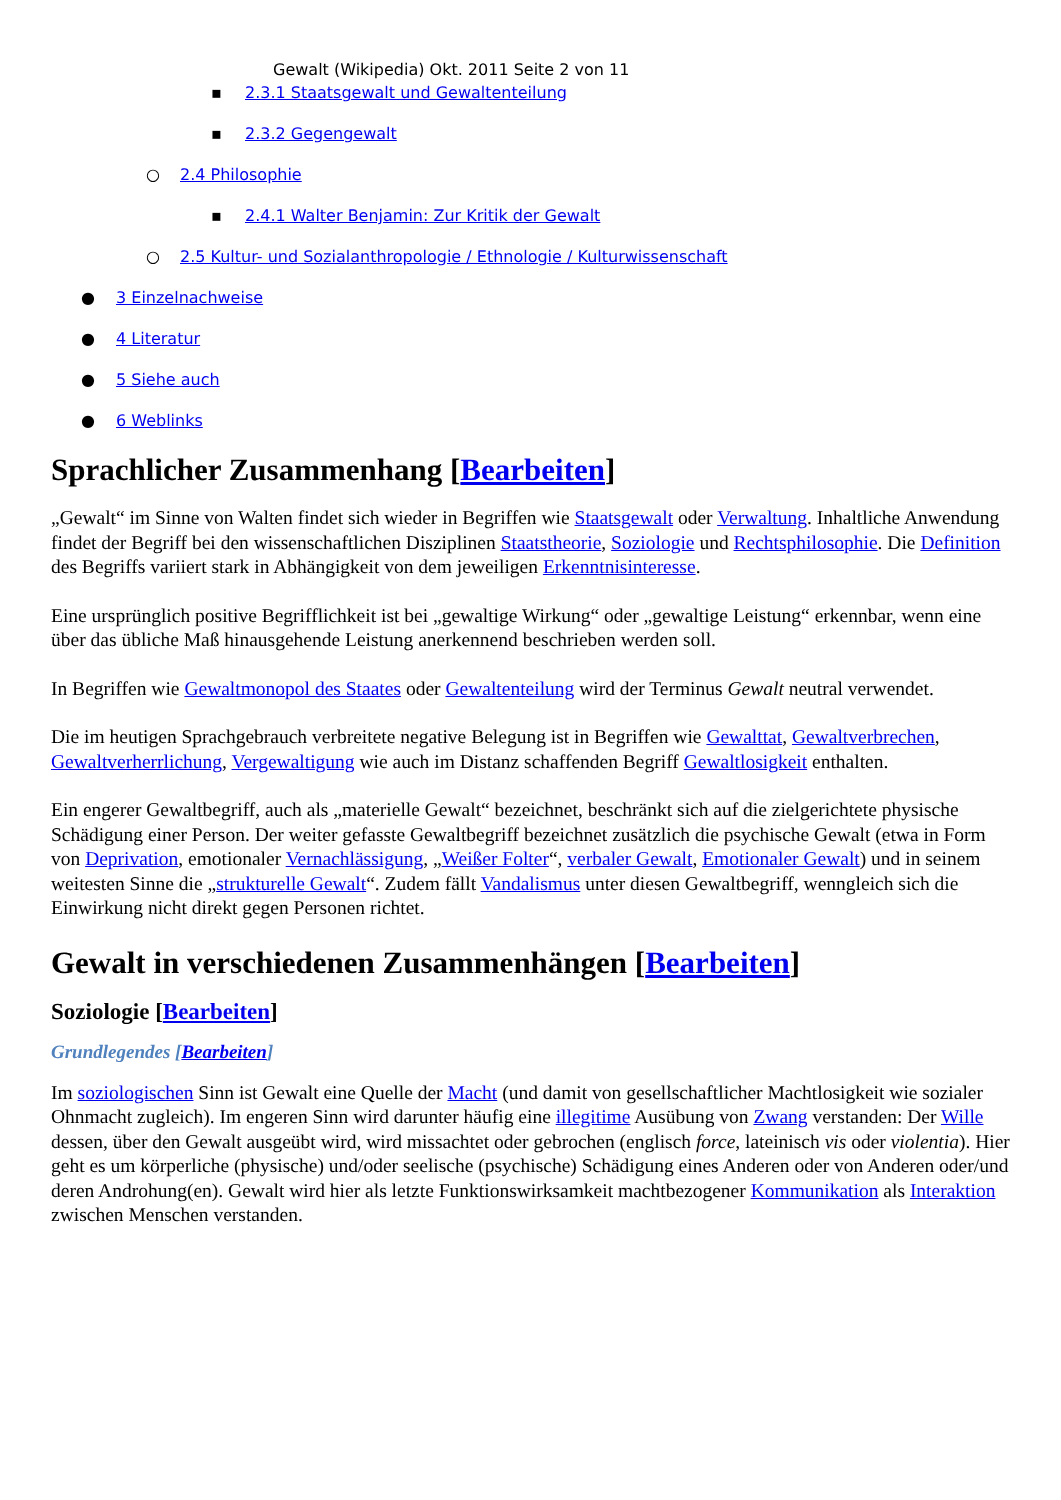Gewalt (Wikipedia) Okt. 2011 Seite 2 von 11
▪ 2.3.1 Staatsgewalt und Gewaltenteilung
▪ 2.3.2 Gegengewalt
○ 2.4 Philosophie
▪ 2.4.1 Walter Benjamin: Zur Kritik der Gewalt
○ 2.5 Kultur- und Sozialanthropologie / Ethnologie / Kulturwissenschaft
● 3 Einzelnachweise
● 4 Literatur
● 5 Siehe auch
● 6 Weblinks
Sprachlicher Zusammenhang [Bearbeiten]
„Gewalt“ im Sinne von Walten findet sich wieder in Begriffen wie Staatsgewalt oder Verwaltung. Inhaltliche Anwendung findet der Begriff bei den wissenschaftlichen Disziplinen Staatstheorie, Soziologie und Rechtsphilosophie. Die Definition des Begriffs variiert stark in Abhängigkeit von dem jeweiligen Erkenntnisinteresse.
Eine ursprünglich positive Begrifflichkeit ist bei „gewaltige Wirkung“ oder „gewaltige Leistung“ erkennbar, wenn eine über das übliche Maß hinausgehende Leistung anerkennend beschrieben werden soll.
In Begriffen wie Gewaltmonopol des Staates oder Gewaltenteilung wird der Terminus Gewalt neutral verwendet.
Die im heutigen Sprachgebrauch verbreitete negative Belegung ist in Begriffen wie Gewalttat, Gewaltverbrechen, Gewaltverherrlichung, Vergewaltigung wie auch im Distanz schaffenden Begriff Gewaltlosigkeit enthalten.
Ein engerer Gewaltbegriff, auch als „materielle Gewalt“ bezeichnet, beschränkt sich auf die zielgerichtete physische Schädigung einer Person. Der weiter gefasste Gewaltbegriff bezeichnet zusätzlich die psychische Gewalt (etwa in Form von Deprivation, emotionaler Vernachlässigung, „Weißer Folter“, verbaler Gewalt, Emotionaler Gewalt) und in seinem weitesten Sinne die „strukturelle Gewalt“. Zudem fällt Vandalismus unter diesen Gewaltbegriff, wenngleich sich die Einwirkung nicht direkt gegen Personen richtet.
Gewalt in verschiedenen Zusammenhängen [Bearbeiten]
Soziologie [Bearbeiten]
Grundlegendes [Bearbeiten]
Im soziologischen Sinn ist Gewalt eine Quelle der Macht (und damit von gesellschaftlicher Machtlosigkeit wie sozialer Ohnmacht zugleich). Im engeren Sinn wird darunter häufig eine illegitime Ausübung von Zwang verstanden: Der Wille dessen, über den Gewalt ausgeübt wird, wird missachtet oder gebrochen (englisch force, lateinisch vis oder violentia). Hier geht es um körperliche (physische) und/oder seelische (psychische) Schädigung eines Anderen oder von Anderen oder/und deren Androhung(en). Gewalt wird hier als letzte Funktionswirksamkeit machtbezogener Kommunikation als Interaktion zwischen Menschen verstanden.